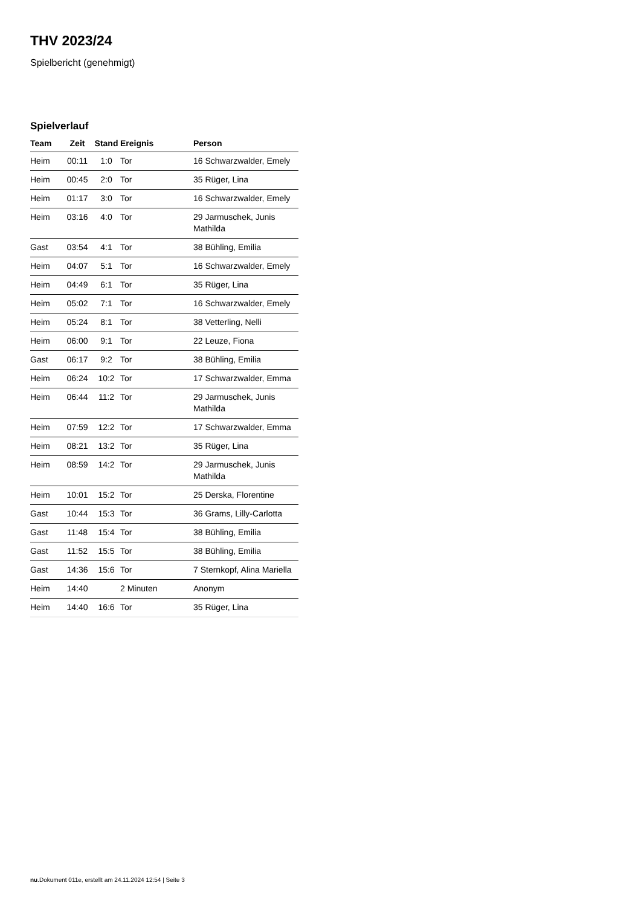THV 2023/24
Spielbericht (genehmigt)
Spielverlauf
| Team | Zeit | Stand | Ereignis | Person |
| --- | --- | --- | --- | --- |
| Heim | 00:11 | 1:0 | Tor | 16 Schwarzwalder, Emely |
| Heim | 00:45 | 2:0 | Tor | 35 Rüger, Lina |
| Heim | 01:17 | 3:0 | Tor | 16 Schwarzwalder, Emely |
| Heim | 03:16 | 4:0 | Tor | 29 Jarmuschek, Junis Mathilda |
| Gast | 03:54 | 4:1 | Tor | 38 Bühling, Emilia |
| Heim | 04:07 | 5:1 | Tor | 16 Schwarzwalder, Emely |
| Heim | 04:49 | 6:1 | Tor | 35 Rüger, Lina |
| Heim | 05:02 | 7:1 | Tor | 16 Schwarzwalder, Emely |
| Heim | 05:24 | 8:1 | Tor | 38 Vetterling, Nelli |
| Heim | 06:00 | 9:1 | Tor | 22 Leuze, Fiona |
| Gast | 06:17 | 9:2 | Tor | 38 Bühling, Emilia |
| Heim | 06:24 | 10:2 | Tor | 17 Schwarzwalder, Emma |
| Heim | 06:44 | 11:2 | Tor | 29 Jarmuschek, Junis Mathilda |
| Heim | 07:59 | 12:2 | Tor | 17 Schwarzwalder, Emma |
| Heim | 08:21 | 13:2 | Tor | 35 Rüger, Lina |
| Heim | 08:59 | 14:2 | Tor | 29 Jarmuschek, Junis Mathilda |
| Heim | 10:01 | 15:2 | Tor | 25 Derska, Florentine |
| Gast | 10:44 | 15:3 | Tor | 36 Grams, Lilly-Carlotta |
| Gast | 11:48 | 15:4 | Tor | 38 Bühling, Emilia |
| Gast | 11:52 | 15:5 | Tor | 38 Bühling, Emilia |
| Gast | 14:36 | 15:6 | Tor | 7 Sternkopf, Alina Mariella |
| Heim | 14:40 | | 2 Minuten | Anonym |
| Heim | 14:40 | 16:6 | Tor | 35 Rüger, Lina |
nu.Dokument 011e, erstellt am 24.11.2024 12:54 | Seite 3